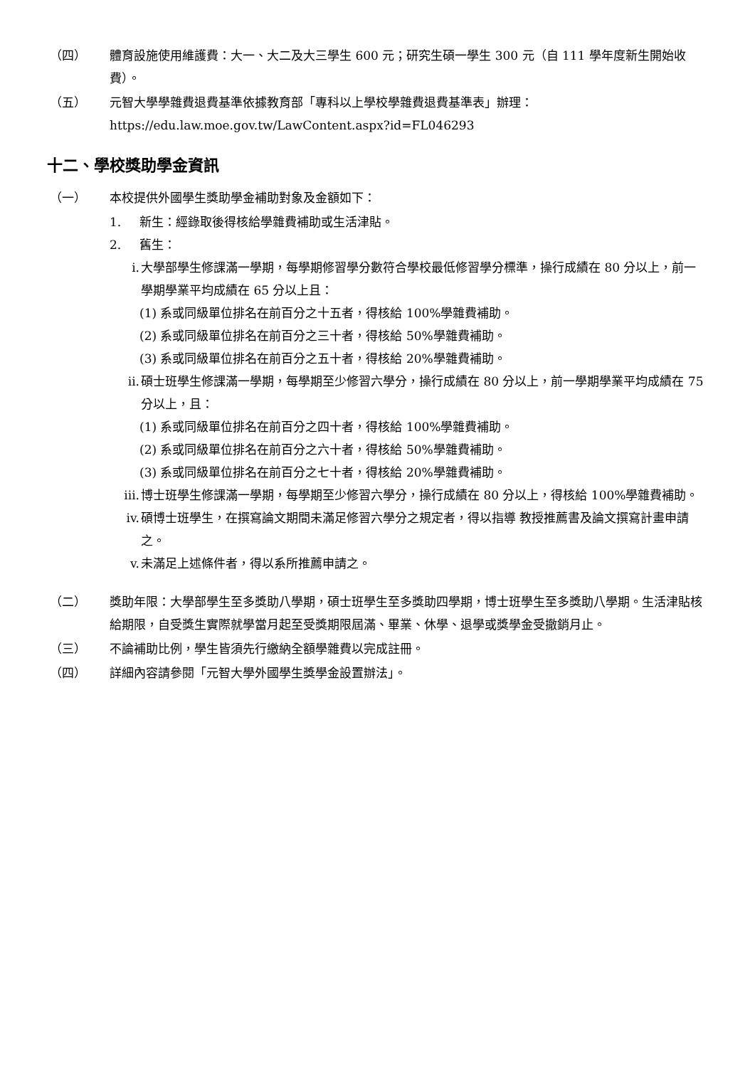（四） 體育設施使用維護費：大一、大二及大三學生 600 元；研究生碩一學生 300 元（自 111 學年度新生開始收費）。
（五） 元智大學學雜費退費基準依據教育部「專科以上學校學雜費退費基準表」辦理：https://edu.law.moe.gov.tw/LawContent.aspx?id=FL046293
十二、學校獎助學金資訊
（一） 本校提供外國學生獎助學金補助對象及金額如下：
1. 新生：經錄取後得核給學雜費補助或生活津貼。
2. 舊生：
i. 大學部學生修課滿一學期，每學期修習學分數符合學校最低修習學分標準，操行成績在 80 分以上，前一學期學業平均成績在 65 分以上且：
(1) 系或同級單位排名在前百分之十五者，得核給 100%學雜費補助。
(2) 系或同級單位排名在前百分之三十者，得核給 50%學雜費補助。
(3) 系或同級單位排名在前百分之五十者，得核給 20%學雜費補助。
ii. 碩士班學生修課滿一學期，每學期至少修習六學分，操行成績在 80 分以上，前一學期學業平均成績在 75 分以上，且：
(1) 系或同級單位排名在前百分之四十者，得核給 100%學雜費補助。
(2) 系或同級單位排名在前百分之六十者，得核給 50%學雜費補助。
(3) 系或同級單位排名在前百分之七十者，得核給 20%學雜費補助。
iii. 博士班學生修課滿一學期，每學期至少修習六學分，操行成績在 80 分以上，得核給 100%學雜費補助。
iv. 碩博士班學生，在撰寫論文期間未滿足修習六學分之規定者，得以指導 教授推薦書及論文撰寫計畫申請之。
v. 未滿足上述條件者，得以系所推薦申請之。
（二） 獎助年限：大學部學生至多獎助八學期，碩士班學生至多獎助四學期，博士班學生至多獎助八學期。生活津貼核給期限，自受獎生實際就學當月起至受獎期限屆滿、畢業、休學、退學或獎學金受撤銷月止。
（三） 不論補助比例，學生皆須先行繳納全額學雜費以完成註冊。
（四） 詳細內容請參閱「元智大學外國學生獎學金設置辦法」。